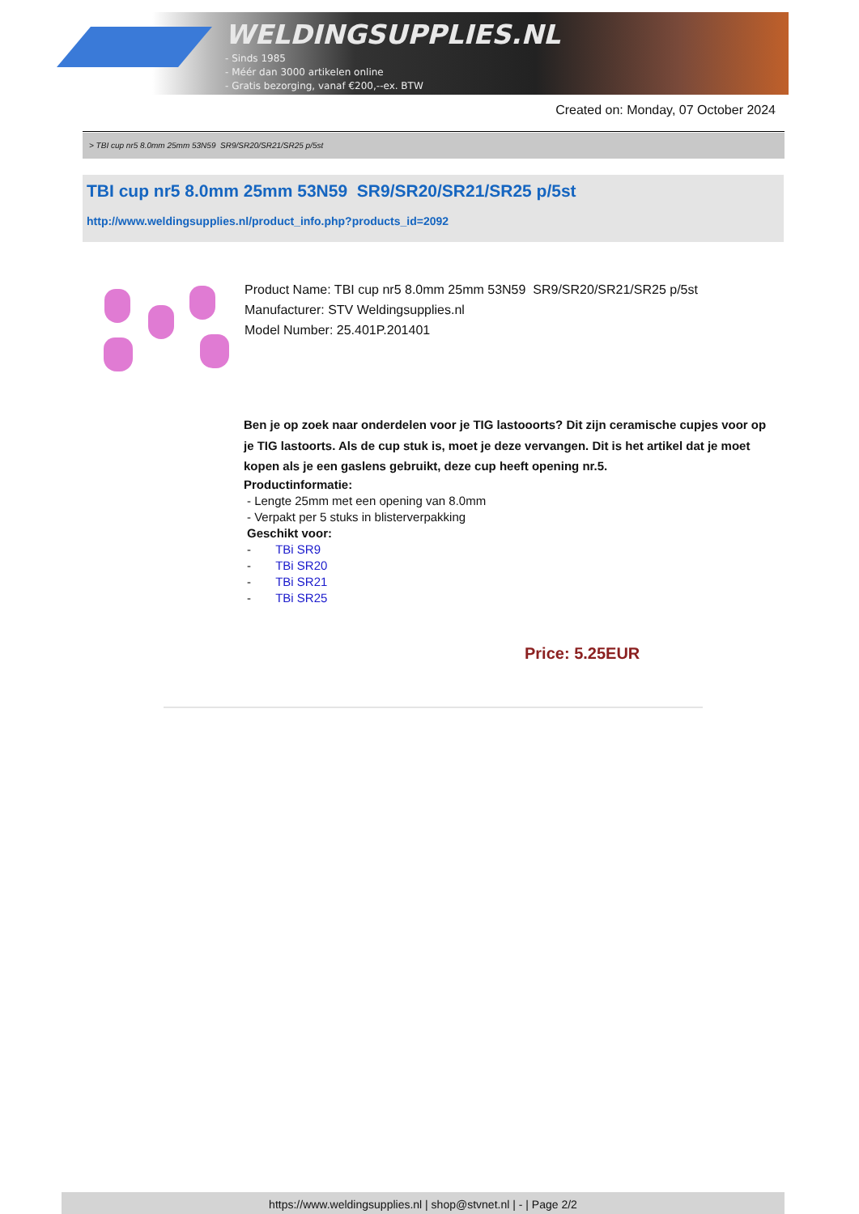WELDINGSUPPLIES.NL
- Sinds 1985
- Méér dan 3000 artikelen online
- Gratis bezorging, vanaf €200,--ex. BTW
Created on: Monday, 07 October 2024
> TBI cup nr5 8.0mm 25mm 53N59 SR9/SR20/SR21/SR25 p/5st
TBI cup nr5 8.0mm 25mm 53N59 SR9/SR20/SR21/SR25 p/5st
http://www.weldingsupplies.nl/product_info.php?products_id=2092
Product Name: TBI cup nr5 8.0mm 25mm 53N59 SR9/SR20/SR21/SR25 p/5st
Manufacturer: STV Weldingsupplies.nl
Model Number: 25.401P.201401
Ben je op zoek naar onderdelen voor je TIG lastooorts? Dit zijn ceramische cupjes voor op je TIG lastoorts. Als de cup stuk is, moet je deze vervangen. Dit is het artikel dat je moet kopen als je een gaslens gebruikt, deze cup heeft opening nr.5.
Productinformatie:
- Lengte 25mm met een opening van 8.0mm
- Verpakt per 5 stuks in blisterverpakking
Geschikt voor:
- TBi SR9
- TBi SR20
- TBi SR21
- TBi SR25
Price: 5.25EUR
https://www.weldingsupplies.nl | shop@stvnet.nl | - | Page 2/2